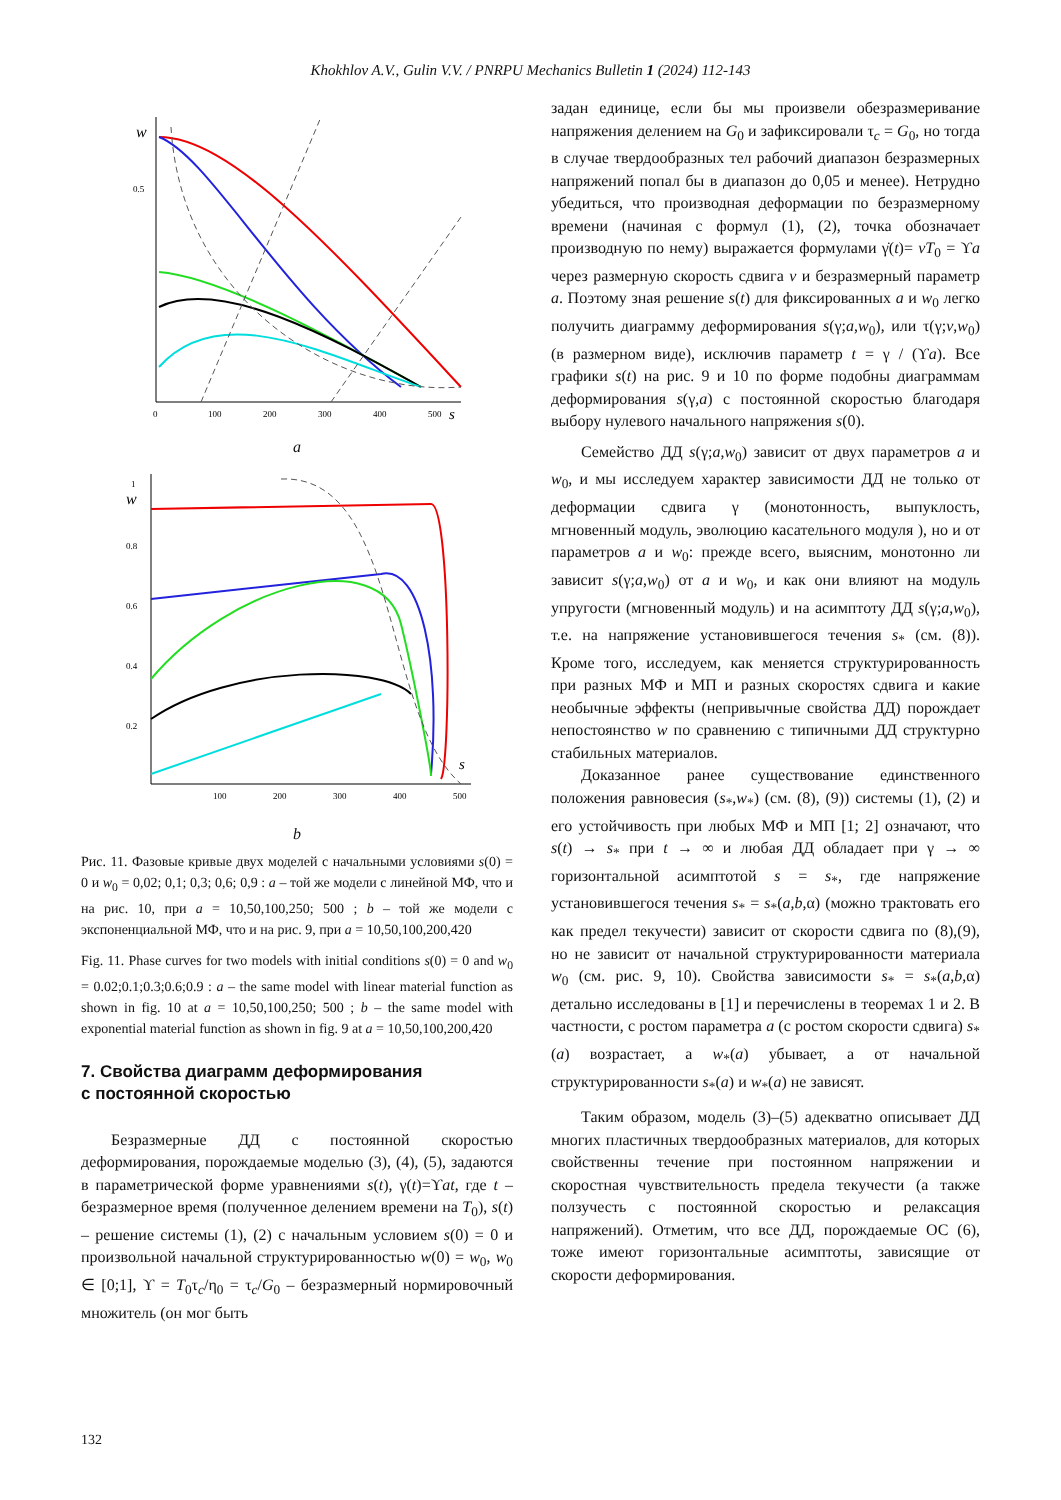Khokhlov A.V., Gulin V.V. / PNRPU Mechanics Bulletin 1 (2024) 112-143
w
0.5
0
100
200
300
400
500
s
a
w
1
0.8
0.6
0.4
0.2
100
200
300
400
500
s
b
Рис. 11. Фазовые кривые двух моделей с начальными условиями s(0) = 0 и w<sub>0</sub> = 0,02; 0,1; 0,3; 0,6; 0,9 : a – той же модели с линейной МФ, что и на рис. 10, при a = 10,50,100,250; 500 ; b – той же модели с экспоненциальной МФ, что и на рис. 9, при a = 10,50,100,200,420
Fig. 11. Phase curves for two models with initial conditions s(0) = 0 and w<sub>0</sub> = 0.02;0.1;0.3;0.6;0.9 : a – the same model with linear material function as shown in fig. 10 at a = 10,50,100,250; 500 ; b – the same model with exponential material function as shown in fig. 9 at a = 10,50,100,200,420
7. Свойства диаграмм деформирования
с постоянной скоростью
Безразмерные ДД с постоянной скоростью деформирования, порождаемые моделью (3), (4), (5), задаются в параметрической форме уравнениями s(t), γ(t)=ϒat, где t – безразмерное время (полученное делением времени на T<sub>0</sub>), s(t) – решение системы (1), (2) с начальным условием s(0) = 0 и произвольной начальной структурированностью w(0) = w<sub>0</sub>, w<sub>0</sub> ∈ [0;1], ϒ = T<sub>0</sub>τ<sub>c</sub>/η<sub>0</sub> = τ<sub>c</sub>/G<sub>0</sub> – безразмерный нормировочный множитель (он мог быть
задан единице, если бы мы произвели обезразмеривание напряжения делением на G<sub>0</sub> и зафиксировали τ<sub>c</sub> = G<sub>0</sub>, но тогда в случае твердообразных тел рабочий диапазон безразмерных напряжений попал бы в диапазон до 0,05 и менее). Нетрудно убедиться, что производная деформации по безразмерному времени (начиная с формул (1), (2), точка обозначает производную по нему) выражается формулами γ̇(t)= vT<sub>0</sub> = ϒa через размерную скорость сдвига v и безразмерный параметр a. Поэтому зная решение s(t) для фиксированных a и w<sub>0</sub> легко получить диаграмму деформирования s(γ;a,w<sub>0</sub>), или τ(γ;v,w<sub>0</sub>) (в размерном виде), исключив параметр t = γ / (ϒa). Все графики s(t) на рис. 9 и 10 по форме подобны диаграммам деформирования s(γ,a) с постоянной скоростью благодаря выбору нулевого начального напряжения s(0).
Семейство ДД s(γ;a,w<sub>0</sub>) зависит от двух параметров a и w<sub>0</sub>, и мы исследуем характер зависимости ДД не только от деформации сдвига γ (монотонность, выпуклость, мгновенный модуль, эволюцию касательного модуля ), но и от параметров a и w<sub>0</sub>: прежде всего, выясним, монотонно ли зависит s(γ;a,w<sub>0</sub>) от a и w<sub>0</sub>, и как они влияют на модуль упругости (мгновенный модуль) и на асимптоту ДД s(γ;a,w<sub>0</sub>), т.е. на напряжение установившегося течения s<sub>*</sub> (см. (8)). Кроме того, исследуем, как меняется структурированность при разных МФ и МП и разных скоростях сдвига и какие необычные эффекты (непривычные свойства ДД) порождает непостоянство w по сравнению с типичными ДД структурно стабильных материалов.
Доказанное ранее существование единственного положения равновесия (s<sub>*</sub>,w<sub>*</sub>) (см. (8), (9)) системы (1), (2) и его устойчивость при любых МФ и МП [1; 2] означают, что s(t) → s<sub>*</sub> при t → ∞ и любая ДД обладает при γ → ∞ горизонтальной асимптотой s = s<sub>*</sub>, где напряжение установившегося течения s<sub>*</sub> = s<sub>*</sub>(a,b,α) (можно трактовать его как предел текучести) зависит от скорости сдвига по (8),(9), но не зависит от начальной структурированности материала w<sub>0</sub> (см. рис. 9, 10). Свойства зависимости s<sub>*</sub> = s<sub>*</sub>(a,b,α) детально исследованы в [1] и перечислены в теоремах 1 и 2. В частности, с ростом параметра a (с ростом скорости сдвига) s<sub>*</sub>(a) возрастает, а w<sub>*</sub>(a) убывает, а от начальной структурированности s<sub>*</sub>(a) и w<sub>*</sub>(a) не зависят.
Таким образом, модель (3)–(5) адекватно описывает ДД многих пластичных твердообразных материалов, для которых свойственны течение при постоянном напряжении и скоростная чувствительность предела текучести (а также ползучесть с постоянной скоростью и релаксация напряжений). Отметим, что все ДД, порождаемые ОС (6), тоже имеют горизонтальные асимптоты, зависящие от скорости деформирования.
132